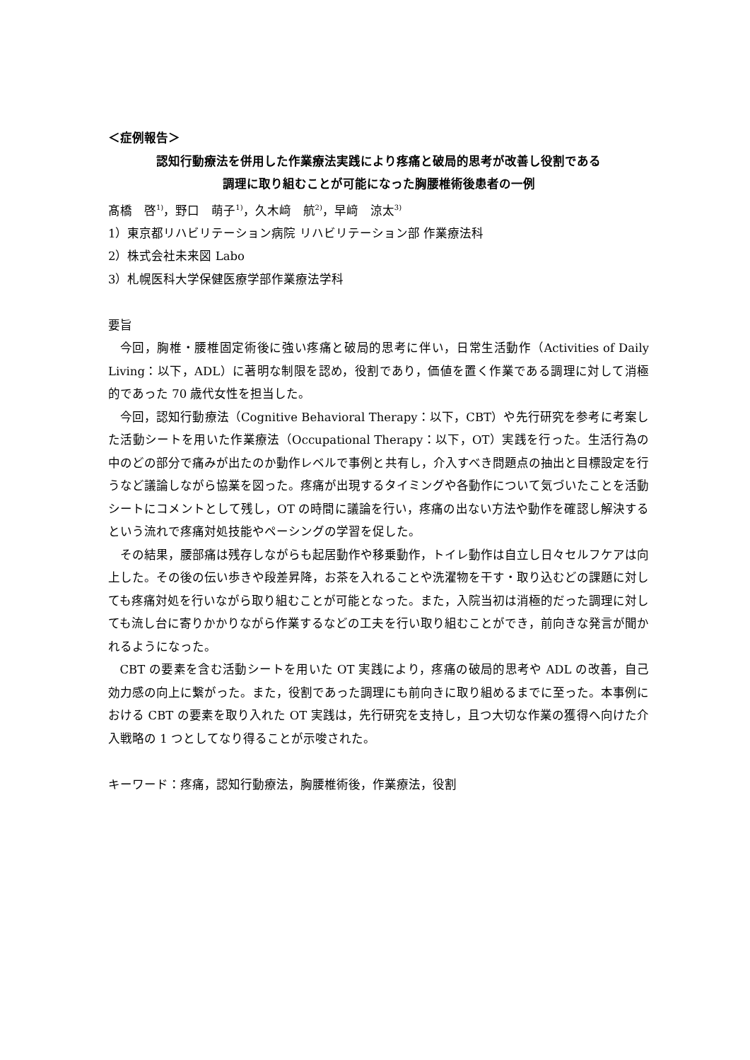＜症例報告＞
認知行動療法を併用した作業療法実践により疼痛と破局的思考が改善し役割である
調理に取り組むことが可能になった胸腰椎術後患者の一例
髙橋　啓<sup>1)</sup>，野口　萌子<sup>1)</sup>，久木﨑　航<sup>2)</sup>，早﨑　涼太<sup>3)</sup>
1）東京都リハビリテーション病院 リハビリテーション部 作業療法科
2）株式会社未来図 Labo
3）札幌医科大学保健医療学部作業療法学科
要旨
今回，胸椎・腰椎固定術後に強い疼痛と破局的思考に伴い，日常生活動作（Activities of Daily Living：以下，ADL）に著明な制限を認め，役割であり，価値を置く作業である調理に対して消極的であった 70 歳代女性を担当した。
今回，認知行動療法（Cognitive Behavioral Therapy：以下，CBT）や先行研究を参考に考案した活動シートを用いた作業療法（Occupational Therapy：以下，OT）実践を行った。生活行為の中のどの部分で痛みが出たのか動作レベルで事例と共有し，介入すべき問題点の抽出と目標設定を行うなど議論しながら協業を図った。疼痛が出現するタイミングや各動作について気づいたことを活動シートにコメントとして残し，OT の時間に議論を行い，疼痛の出ない方法や動作を確認し解決するという流れで疼痛対処技能やペーシングの学習を促した。
その結果，腰部痛は残存しながらも起居動作や移乗動作，トイレ動作は自立し日々セルフケアは向上した。その後の伝い歩きや段差昇降，お茶を入れることや洗濯物を干す・取り込むどの課題に対しても疼痛対処を行いながら取り組むことが可能となった。また，入院当初は消極的だった調理に対しても流し台に寄りかかりながら作業するなどの工夫を行い取り組むことができ，前向きな発言が聞かれるようになった。
CBT の要素を含む活動シートを用いた OT 実践により，疼痛の破局的思考や ADL の改善，自己効力感の向上に繋がった。また，役割であった調理にも前向きに取り組めるまでに至った。本事例における CBT の要素を取り入れた OT 実践は，先行研究を支持し，且つ大切な作業の獲得へ向けた介入戦略の 1 つとしてなり得ることが示唆された。
キーワード：疼痛，認知行動療法，胸腰椎術後，作業療法，役割